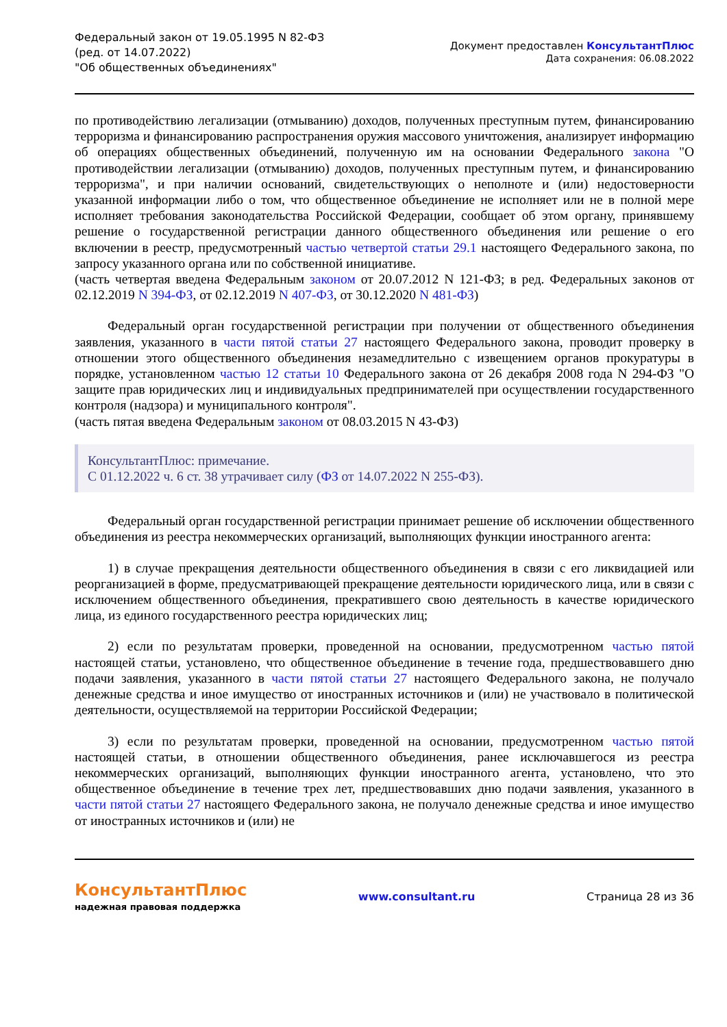Федеральный закон от 19.05.1995 N 82-ФЗ
(ред. от 14.07.2022)
"Об общественных объединениях"
Документ предоставлен КонсультантПлюс
Дата сохранения: 06.08.2022
по противодействию легализации (отмыванию) доходов, полученных преступным путем, финансированию терроризма и финансированию распространения оружия массового уничтожения, анализирует информацию об операциях общественных объединений, полученную им на основании Федерального закона "О противодействии легализации (отмыванию) доходов, полученных преступным путем, и финансированию терроризма", и при наличии оснований, свидетельствующих о неполноте и (или) недостоверности указанной информации либо о том, что общественное объединение не исполняет или не в полной мере исполняет требования законодательства Российской Федерации, сообщает об этом органу, принявшему решение о государственной регистрации данного общественного объединения или решение о его включении в реестр, предусмотренный частью четвертой статьи 29.1 настоящего Федерального закона, по запросу указанного органа или по собственной инициативе.
(часть четвертая введена Федеральным законом от 20.07.2012 N 121-ФЗ; в ред. Федеральных законов от 02.12.2019 N 394-ФЗ, от 02.12.2019 N 407-ФЗ, от 30.12.2020 N 481-ФЗ)
Федеральный орган государственной регистрации при получении от общественного объединения заявления, указанного в части пятой статьи 27 настоящего Федерального закона, проводит проверку в отношении этого общественного объединения незамедлительно с извещением органов прокуратуры в порядке, установленном частью 12 статьи 10 Федерального закона от 26 декабря 2008 года N 294-ФЗ "О защите прав юридических лиц и индивидуальных предпринимателей при осуществлении государственного контроля (надзора) и муниципального контроля".
(часть пятая введена Федеральным законом от 08.03.2015 N 43-ФЗ)
КонсультантПлюс: примечание.
С 01.12.2022 ч. 6 ст. 38 утрачивает силу (ФЗ от 14.07.2022 N 255-ФЗ).
Федеральный орган государственной регистрации принимает решение об исключении общественного объединения из реестра некоммерческих организаций, выполняющих функции иностранного агента:
1) в случае прекращения деятельности общественного объединения в связи с его ликвидацией или реорганизацией в форме, предусматривающей прекращение деятельности юридического лица, или в связи с исключением общественного объединения, прекратившего свою деятельность в качестве юридического лица, из единого государственного реестра юридических лиц;
2) если по результатам проверки, проведенной на основании, предусмотренном частью пятой настоящей статьи, установлено, что общественное объединение в течение года, предшествовавшего дню подачи заявления, указанного в части пятой статьи 27 настоящего Федерального закона, не получало денежные средства и иное имущество от иностранных источников и (или) не участвовало в политической деятельности, осуществляемой на территории Российской Федерации;
3) если по результатам проверки, проведенной на основании, предусмотренном частью пятой настоящей статьи, в отношении общественного объединения, ранее исключавшегося из реестра некоммерческих организаций, выполняющих функции иностранного агента, установлено, что это общественное объединение в течение трех лет, предшествовавших дню подачи заявления, указанного в части пятой статьи 27 настоящего Федерального закона, не получало денежные средства и иное имущество от иностранных источников и (или) не
КонсультантПлюс
надежная правовая поддержка
www.consultant.ru Страница 28 из 36